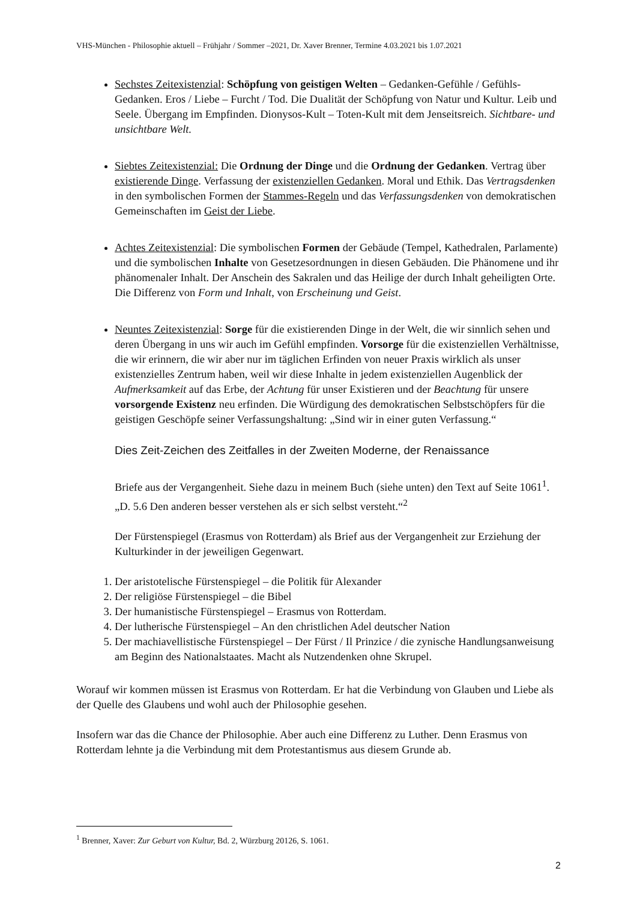VHS-München - Philosophie aktuell – Frühjahr / Sommer –2021, Dr. Xaver Brenner, Termine 4.03.2021 bis 1.07.2021
Sechstes Zeitexistenzial: Schöpfung von geistigen Welten – Gedanken-Gefühle / Gefühls-Gedanken. Eros / Liebe – Furcht / Tod. Die Dualität der Schöpfung von Natur und Kultur. Leib und Seele. Übergang im Empfinden. Dionysos-Kult – Toten-Kult mit dem Jenseitsreich. Sichtbare- und unsichtbare Welt.
Siebtes Zeitexistenzial: Die Ordnung der Dinge und die Ordnung der Gedanken. Vertrag über existierende Dinge. Verfassung der existenziellen Gedanken. Moral und Ethik. Das Vertragsdenken in den symbolischen Formen der Stammes-Regeln und das Verfassungsdenken von demokratischen Gemeinschaften im Geist der Liebe.
Achtes Zeitexistenzial: Die symbolischen Formen der Gebäude (Tempel, Kathedralen, Parlamente) und die symbolischen Inhalte von Gesetzesordnungen in diesen Gebäuden. Die Phänomene und ihr phänomenaler Inhalt. Der Anschein des Sakralen und das Heilige der durch Inhalt geheiligten Orte. Die Differenz von Form und Inhalt, von Erscheinung und Geist.
Neuntes Zeitexistenzial: Sorge für die existierenden Dinge in der Welt, die wir sinnlich sehen und deren Übergang in uns wir auch im Gefühl empfinden. Vorsorge für die existenziellen Verhältnisse, die wir erinnern, die wir aber nur im täglichen Erfinden von neuer Praxis wirklich als unser existenzielles Zentrum haben, weil wir diese Inhalte in jedem existenziellen Augenblick der Aufmerksamkeit auf das Erbe, der Achtung für unser Existieren und der Beachtung für unsere vorsorgende Existenz neu erfinden. Die Würdigung des demokratischen Selbstschöpfers für die geistigen Geschöpfe seiner Verfassungshaltung: „Sind wir in einer guten Verfassung.“
Dies Zeit-Zeichen des Zeitfalles in der Zweiten Moderne, der Renaissance
Briefe aus der Vergangenheit. Siehe dazu in meinem Buch (siehe unten) den Text auf Seite 1061<sup>1</sup>. „D. 5.6 Den anderen besser verstehen als er sich selbst versteht.“<sup>2</sup>
Der Fürstenspiegel (Erasmus von Rotterdam) als Brief aus der Vergangenheit zur Erziehung der Kulturkinder in der jeweiligen Gegenwart.
1. Der aristotelische Fürstenspiegel – die Politik für Alexander
2. Der religiöse Fürstenspiegel – die Bibel
3. Der humanistische Fürstenspiegel – Erasmus von Rotterdam.
4. Der lutherische Fürstenspiegel – An den christlichen Adel deutscher Nation
5. Der machiavellistische Fürstenspiegel – Der Fürst / Il Prinzice / die zynische Handlungsanweisung am Beginn des Nationalstaates. Macht als Nutzendenken ohne Skrupel.
Worauf wir kommen müssen ist Erasmus von Rotterdam. Er hat die Verbindung von Glauben und Liebe als der Quelle des Glaubens und wohl auch der Philosophie gesehen.
Insofern war das die Chance der Philosophie. Aber auch eine Differenz zu Luther. Denn Erasmus von Rotterdam lehnte ja die Verbindung mit dem Protestantismus aus diesem Grunde ab.
<sup>1</sup> Brenner, Xaver: Zur Geburt von Kultur, Bd. 2, Würzburg 20126, S. 1061.
2